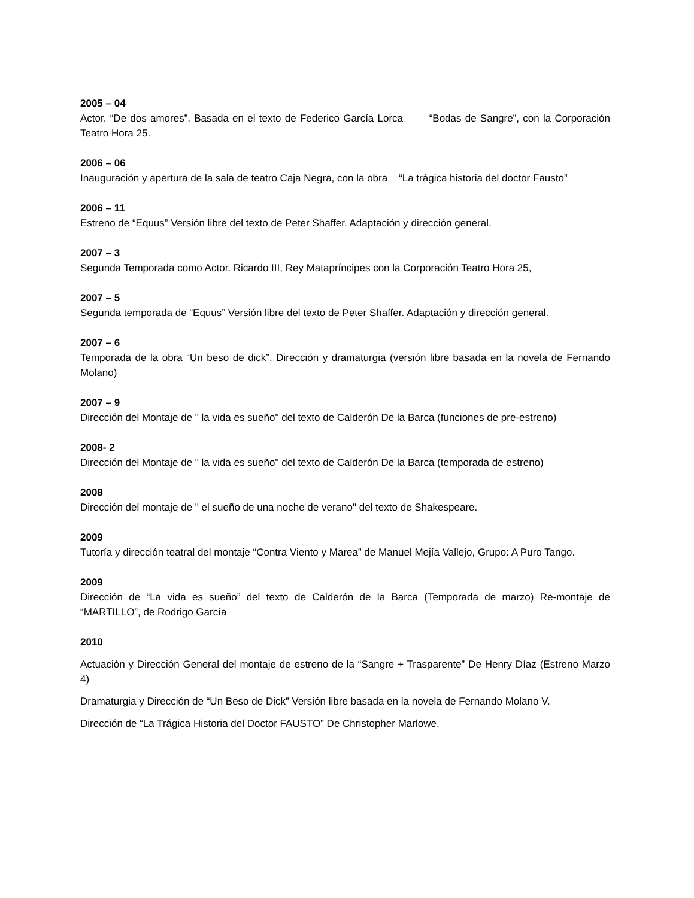2005 – 04
Actor. “De dos amores”. Basada en el texto de Federico García Lorca “Bodas de Sangre”, con la Corporación Teatro Hora 25.
2006 – 06
Inauguración y apertura de la sala de teatro Caja Negra, con la obra “La trágica historia del doctor Fausto”
2006 – 11
Estreno de “Equus” Versión libre del texto de Peter Shaffer. Adaptación y dirección general.
2007 – 3
Segunda Temporada como Actor. Ricardo III, Rey Matapríncipes con la Corporación Teatro Hora 25,
2007 – 5
Segunda temporada de “Equus” Versión libre del texto de Peter Shaffer. Adaptación y dirección general.
2007 – 6
Temporada de la obra “Un beso de dick”. Dirección y dramaturgia (versión libre basada en la novela de Fernando Molano)
2007 – 9
Dirección del Montaje de " la vida es sueño" del texto de Calderón De la Barca (funciones de pre-estreno)
2008- 2
Dirección del Montaje de " la vida es sueño" del texto de Calderón De la Barca (temporada de estreno)
2008
Dirección del montaje de " el sueño de una noche de verano" del texto de Shakespeare.
2009
Tutoría y dirección teatral del montaje “Contra Viento y Marea” de Manuel Mejía Vallejo, Grupo: A Puro Tango.
2009
Dirección de “La vida es sueño” del texto de Calderón de la Barca (Temporada de marzo) Re-montaje de “MARTILLO”, de Rodrigo García
2010
Actuación y Dirección General del montaje de estreno de la “Sangre + Trasparente” De Henry Díaz (Estreno Marzo 4)
Dramaturgia y Dirección de “Un Beso de Dick” Versión libre basada en la novela de Fernando Molano V.
Dirección de “La Trágica Historia del Doctor FAUSTO” De Christopher Marlowe.